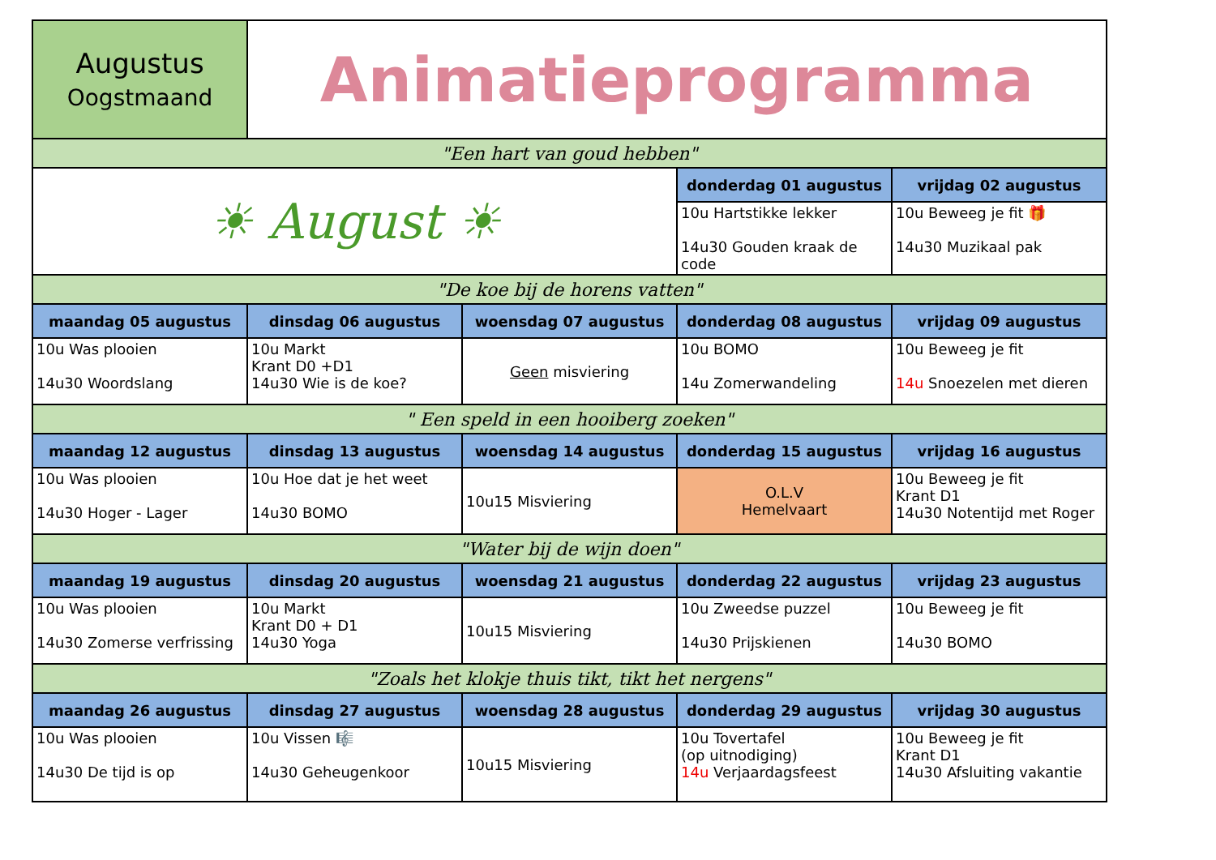| Augustus Oogstmaand | Animatieprogramma | | | |
| "Een hart van goud hebben" | | | | |
| ☀ August ☀ | | | donderdag 01 augustus | vrijdag 02 augustus |
| | | | 10u Hartstikke lekker 14u30 Gouden kraak de code | 10u Beweeg je fit 🎁 14u30 Muzikaal pak |
| "De koe bij de horens vatten" | | | | |
| maandag 05 augustus | dinsdag 06 augustus | woensdag 07 augustus | donderdag 08 augustus | vrijdag 09 augustus |
| 10u Was plooien 14u30 Woordslang | 10u Markt Krant D0 +D1 14u30 Wie is de koe? | Geen misviering | 10u BOMO 14u Zomerwandeling | 10u Beweeg je fit 14u Snoezelen met dieren |
| " Een speld in een hooiberg zoeken" | | | | |
| maandag 12 augustus | dinsdag 13 augustus | woensdag 14 augustus | donderdag 15 augustus | vrijdag 16 augustus |
| 10u Was plooien 14u30 Hoger - Lager | 10u Hoe dat je het weet 14u30 BOMO | 10u15 Misviering | O.L.V Hemelvaart | 10u Beweeg je fit Krant D1 14u30 Notentijd met Roger |
| "Water bij de wijn doen" | | | | |
| maandag 19 augustus | dinsdag 20 augustus | woensdag 21 augustus | donderdag 22 augustus | vrijdag 23 augustus |
| 10u Was plooien 14u30 Zomerse verfrissing | 10u Markt Krant D0 + D1 14u30 Yoga | 10u15 Misviering | 10u Zweedse puzzel 14u30 Prijskienen | 10u Beweeg je fit 14u30 BOMO |
| "Zoals het klokje thuis tikt, tikt het nergens" | | | | |
| maandag 26 augustus | dinsdag 27 augustus | woensdag 28 augustus | donderdag 29 augustus | vrijdag 30 augustus |
| 10u Was plooien 14u30 De tijd is op | 10u Vissen 🎼 14u30 Geheugenkoor | 10u15 Misviering | 10u Tovertafel (op uitnodiging) 14u Verjaardagsfeest | 10u Beweeg je fit Krant D1 14u30 Afsluiting vakantie |